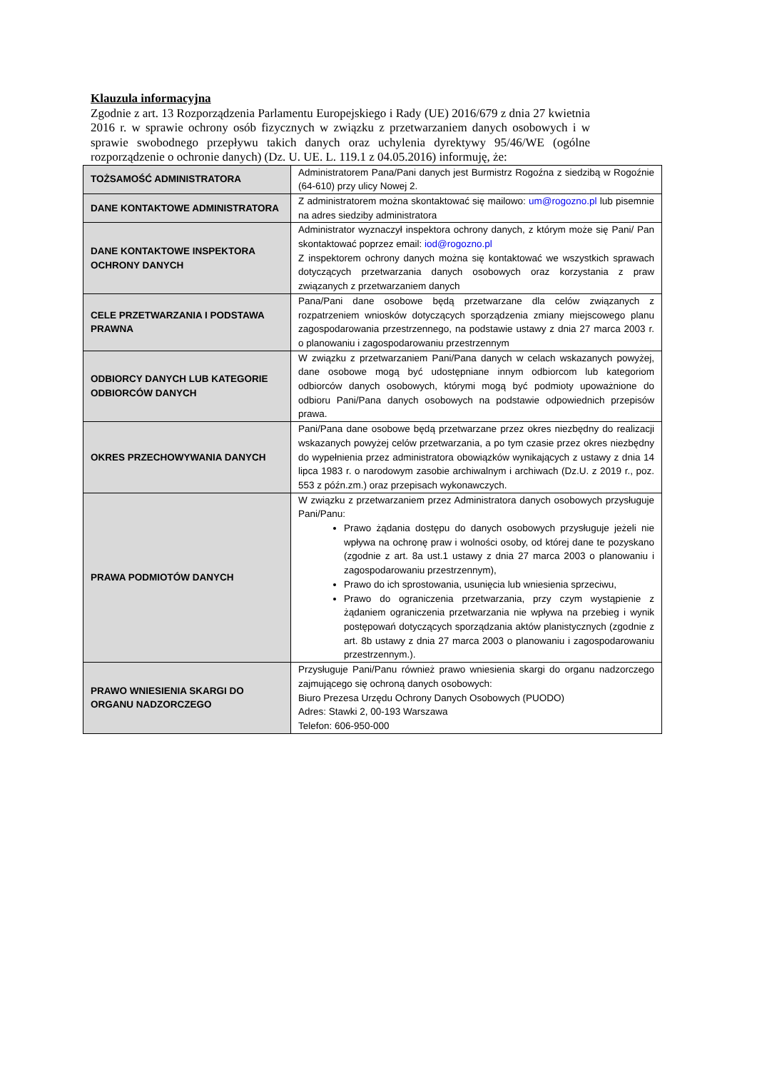Klauzula informacyjna
Zgodnie z art. 13 Rozporządzenia Parlamentu Europejskiego i Rady (UE) 2016/679 z dnia 27 kwietnia 2016 r. w sprawie ochrony osób fizycznych w związku z przetwarzaniem danych osobowych i w sprawie swobodnego przepływu takich danych oraz uchylenia dyrektywy 95/46/WE (ogólne rozporządzenie o ochronie danych) (Dz. U. UE. L. 119.1 z 04.05.2016) informuję, że:
| TOŻSAMOŚĆ ADMINISTRATORA | Administratorem Pana/Pani danych jest Burmistrz Rogoźna z siedzibą w Rogoźnie (64-610) przy ulicy Nowej 2. |
| DANE KONTAKTOWE ADMINISTRATORA | Z administratorem można skontaktować się mailowo: um@rogozno.pl lub pisemnie na adres siedziby administratora |
| DANE KONTAKTOWE INSPEKTORA OCHRONY DANYCH | Administrator wyznaczył inspektora ochrony danych, z którym może się Pani/ Pan skontaktować poprzez email: iod@rogozno.pl Z inspektorem ochrony danych można się kontaktować we wszystkich sprawach dotyczących przetwarzania danych osobowych oraz korzystania z praw związanych z przetwarzaniem danych |
| CELE PRZETWARZANIA I PODSTAWA PRAWNA | Pana/Pani dane osobowe będą przetwarzane dla celów związanych z rozpatrzeniem wniosków dotyczących sporządzenia zmiany miejscowego planu zagospodarowania przestrzennego, na podstawie ustawy z dnia 27 marca 2003 r. o planowaniu i zagospodarowaniu przestrzennym |
| ODBIORCY DANYCH LUB KATEGORIE ODBIORCÓW DANYCH | W związku z przetwarzaniem Pani/Pana danych w celach wskazanych powyżej, dane osobowe mogą być udostępniane innym odbiorcom lub kategoriom odbiorców danych osobowych, którymi mogą być podmioty upoważnione do odbioru Pani/Pana danych osobowych na podstawie odpowiednich przepisów prawa. |
| OKRES PRZECHOWYWANIA DANYCH | Pani/Pana dane osobowe będą przetwarzane przez okres niezbędny do realizacji wskazanych powyżej celów przetwarzania, a po tym czasie przez okres niezbędny do wypełnienia przez administratora obowiązków wynikających z ustawy z dnia 14 lipca 1983 r. o narodowym zasobie archiwalnym i archiwach (Dz.U. z 2019 r., poz. 553 z późn.zm.) oraz przepisach wykonawczych. |
| PRAWA PODMIOTÓW DANYCH | W związku z przetwarzaniem przez Administratora danych osobowych przysługuje Pani/Panu: Prawo żądania dostępu do danych osobowych przysługuje jeżeli nie wpływa na ochronę praw i wolności osoby, od której dane te pozyskano (zgodnie z art. 8a ust.1 ustawy z dnia 27 marca 2003 o planowaniu i zagospodarowaniu przestrzennym), Prawo do ich sprostowania, usunięcia lub wniesienia sprzeciwu, Prawo do ograniczenia przetwarzania, przy czym wystąpienie z żądaniem ograniczenia przetwarzania nie wpływa na przebieg i wynik postępowań dotyczących sporządzania aktów planistycznych (zgodnie z art. 8b ustawy z dnia 27 marca 2003 o planowaniu i zagospodarowaniu przestrzennym.). |
| PRAWO WNIESIENIA SKARGI DO ORGANU NADZORCZEGO | Przysługuje Pani/Panu również prawo wniesienia skargi do organu nadzorczego zajmującego się ochroną danych osobowych: Biuro Prezesa Urzędu Ochrony Danych Osobowych (PUODO) Adres: Stawki 2, 00-193 Warszawa Telefon: 606-950-000 |